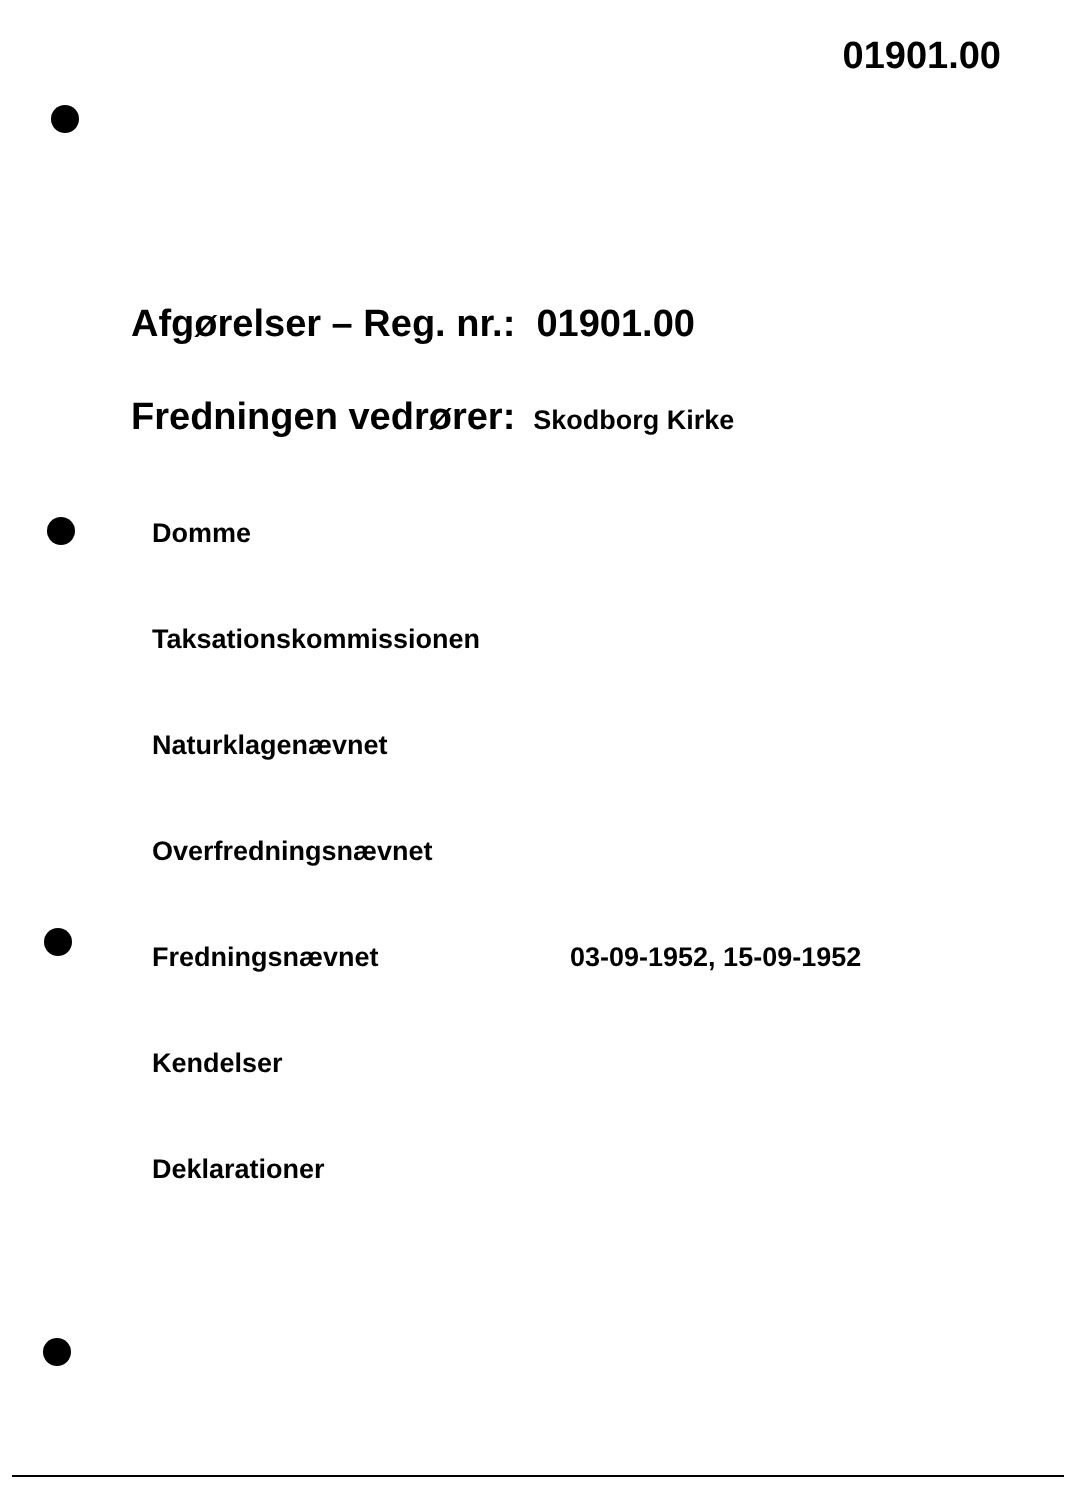01901.00
Afgørelser – Reg. nr.: 01901.00
Fredningen vedrører: Skodborg Kirke
Domme
Taksationskommissionen
Naturklagenævnet
Overfredningsnævnet
Fredningsnævnet 03-09-1952, 15-09-1952
Kendelser
Deklarationer